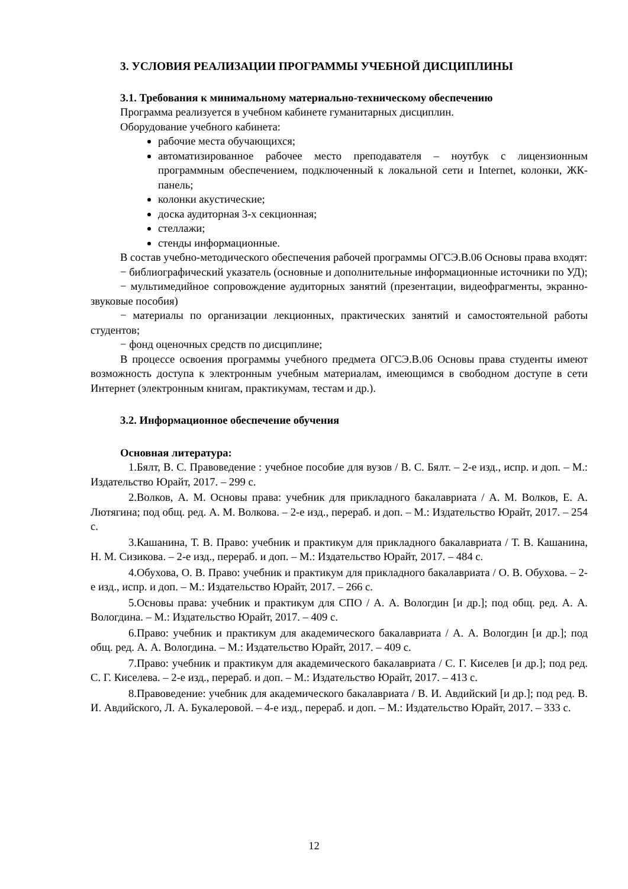3. УСЛОВИЯ РЕАЛИЗАЦИИ ПРОГРАММЫ УЧЕБНОЙ ДИСЦИПЛИНЫ
3.1. Требования к минимальному материально-техническому обеспечению
Программа реализуется в учебном кабинете гуманитарных дисциплин.
Оборудование учебного кабинета:
рабочие места обучающихся;
автоматизированное рабочее место преподавателя – ноутбук с лицензионным программным обеспечением, подключенный к локальной сети и Internet, колонки, ЖК-панель;
колонки акустические;
доска аудиторная 3-х секционная;
стеллажи;
стенды информационные.
В состав учебно-методического обеспечения рабочей программы ОГСЭ.В.06 Основы права входят:
− библиографический указатель (основные и дополнительные информационные источники по УД);
− мультимедийное сопровождение аудиторных занятий (презентации, видеофрагменты, экранно-звуковые пособия)
− материалы по организации лекционных, практических занятий и самостоятельной работы студентов;
− фонд оценочных средств по дисциплине;
В процессе освоения программы учебного предмета ОГСЭ.В.06 Основы права студенты имеют возможность доступа к электронным учебным материалам, имеющимся в свободном доступе в сети Интернет (электронным книгам, практикумам, тестам и др.).
3.2. Информационное обеспечение обучения
Основная литература:
1.Бялт, В. С. Правоведение : учебное пособие для вузов / В. С. Бялт. – 2-е изд., испр. и доп. – М.: Издательство Юрайт, 2017. – 299 с.
2.Волков, А. М. Основы права: учебник для прикладного бакалавриата / А. М. Волков, Е. А. Лютягина; под общ. ред. А. М. Волкова. – 2-е изд., перераб. и доп. – М.: Издательство Юрайт, 2017. – 254 с.
3.Кашанина, Т. В. Право: учебник и практикум для прикладного бакалавриата / Т. В. Кашанина, Н. М. Сизикова. – 2-е изд., перераб. и доп. – М.: Издательство Юрайт, 2017. – 484 с.
4.Обухова, О. В. Право: учебник и практикум для прикладного бакалавриата / О. В. Обухова. – 2-е изд., испр. и доп. – М.: Издательство Юрайт, 2017. – 266 с.
5.Основы права: учебник и практикум для СПО / А. А. Вологдин [и др.]; под общ. ред. А. А. Вологдина. – М.: Издательство Юрайт, 2017. – 409 с.
6.Право: учебник и практикум для академического бакалавриата / А. А. Вологдин [и др.]; под общ. ред. А. А. Вологдина. – М.: Издательство Юрайт, 2017. – 409 с.
7.Право: учебник и практикум для академического бакалавриата / С. Г. Киселев [и др.]; под ред. С. Г. Киселева. – 2-е изд., перераб. и доп. – М.: Издательство Юрайт, 2017. – 413 с.
8.Правоведение: учебник для академического бакалавриата / В. И. Авдийский [и др.]; под ред. В. И. Авдийского, Л. А. Букалеровой. – 4-е изд., перераб. и доп. – М.: Издательство Юрайт, 2017. – 333 с.
12